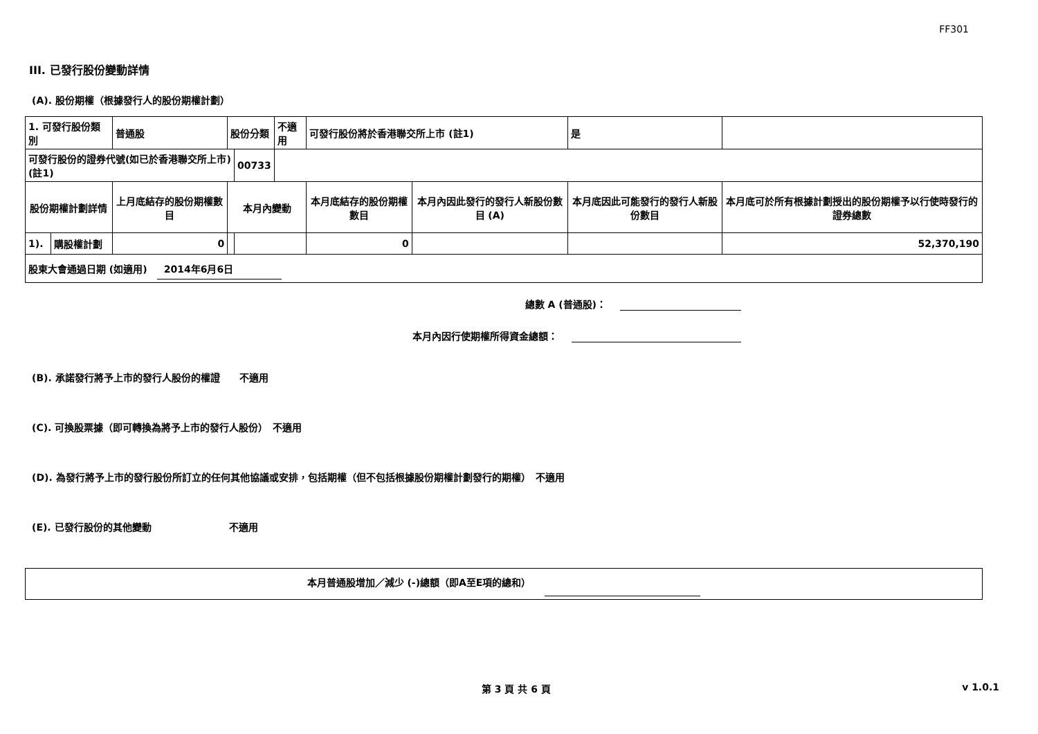FF301
III. 已發行股份變動詳情
(A). 股份期權（根據發行人的股份期權計劃）
| 1. 可發行股份類別 | | 普通股 | 股份分類 | | 不適用 | 可發行股份將於香港聯交所上市 (註1) | | 是 | |
| 可發行股份的證券代號(如已於香港聯交所上市) (註1) | | | | 00733 | | | | | |
| 股份期權計劃詳情 | | 上月底結存的股份期權數目 | 本月內變動 | | | 本月底結存的股份期權數目 | 本月內因此發行的發行人新股份數目 (A) | 本月底因此可能發行的發行人新股份數目 | 本月底可於所有根據計劃授出的股份期權予以行使時發行的證券總數 |
| 1). | 購股權計劃 | 0 | | | | 0 | | | 52,370,190 |
| 股東大會通過日期 (如適用) 2014年6月6日 | | | | | | | | | |
總數 A (普通股)：
本月內因行使期權所得資金總額：
(B). 承諾發行將予上市的發行人股份的權證　　不適用
(C). 可換股票據（即可轉換為將予上市的發行人股份）　不適用
(D). 為發行將予上市的發行股份所訂立的任何其他協議或安排，包括期權（但不包括根據股份期權計劃發行的期權）　不適用
(E). 已發行股份的其他變動　　　　　　　　不適用
本月普通股增加／減少 (-)總額（即A至E項的總和）
第 3 頁 共 6 頁 v 1.0.1